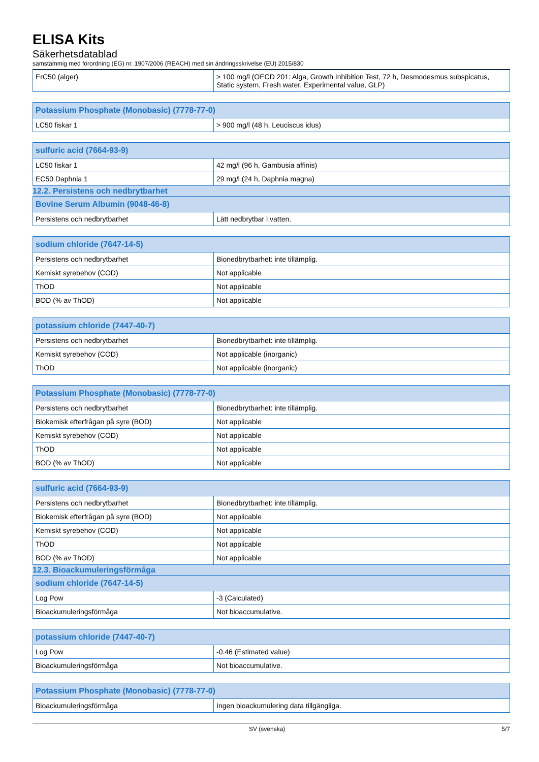ELISA Kits
Säkerhetsdatablad
samstämmig med förordning (EG) nr. 1907/2006 (REACH) med sin ändringsskrivelse (EU) 2015/830
| ErC50 (alger) | > 100 mg/l (OECD 201: Alga, Growth Inhibition Test, 72 h, Desmodesmus subspicatus, Static system, Fresh water, Experimental value, GLP) |
| Potassium Phosphate (Monobasic) (7778-77-0) | |
| --- | --- |
| LC50 fiskar 1 | > 900 mg/l (48 h, Leuciscus idus) |
| sulfuric acid (7664-93-9) | |
| --- | --- |
| LC50 fiskar 1 | 42 mg/l (96 h, Gambusia affinis) |
| EC50 Daphnia 1 | 29 mg/l (24 h, Daphnia magna) |
12.2. Persistens och nedbrytbarhet
| Bovine Serum Albumin (9048-46-8) | |
| --- | --- |
| Persistens och nedbrytbarhet | Lätt nedbrytbar i vatten. |
| sodium chloride (7647-14-5) | |
| --- | --- |
| Persistens och nedbrytbarhet | Bionedbrytbarhet: inte tillämplig. |
| Kemiskt syrebehov (COD) | Not applicable |
| ThOD | Not applicable |
| BOD (% av ThOD) | Not applicable |
| potassium chloride (7447-40-7) | |
| --- | --- |
| Persistens och nedbrytbarhet | Bionedbrytbarhet: inte tillämplig. |
| Kemiskt syrebehov (COD) | Not applicable (inorganic) |
| ThOD | Not applicable (inorganic) |
| Potassium Phosphate (Monobasic) (7778-77-0) | |
| --- | --- |
| Persistens och nedbrytbarhet | Bionedbrytbarhet: inte tillämplig. |
| Biokemisk efterfrågan på syre (BOD) | Not applicable |
| Kemiskt syrebehov (COD) | Not applicable |
| ThOD | Not applicable |
| BOD (% av ThOD) | Not applicable |
| sulfuric acid (7664-93-9) | |
| --- | --- |
| Persistens och nedbrytbarhet | Bionedbrytbarhet: inte tillämplig. |
| Biokemisk efterfrågan på syre (BOD) | Not applicable |
| Kemiskt syrebehov (COD) | Not applicable |
| ThOD | Not applicable |
| BOD (% av ThOD) | Not applicable |
12.3. Bioackumuleringsförmåga
| sodium chloride (7647-14-5) | |
| --- | --- |
| Log Pow | -3 (Calculated) |
| Bioackumuleringsförmåga | Not bioaccumulative. |
| potassium chloride (7447-40-7) | |
| --- | --- |
| Log Pow | -0.46 (Estimated value) |
| Bioackumuleringsförmåga | Not bioaccumulative. |
| Potassium Phosphate (Monobasic) (7778-77-0) | |
| --- | --- |
| Bioackumuleringsförmåga | Ingen bioackumulering data tillgängliga. |
SV (svenska) 5/7